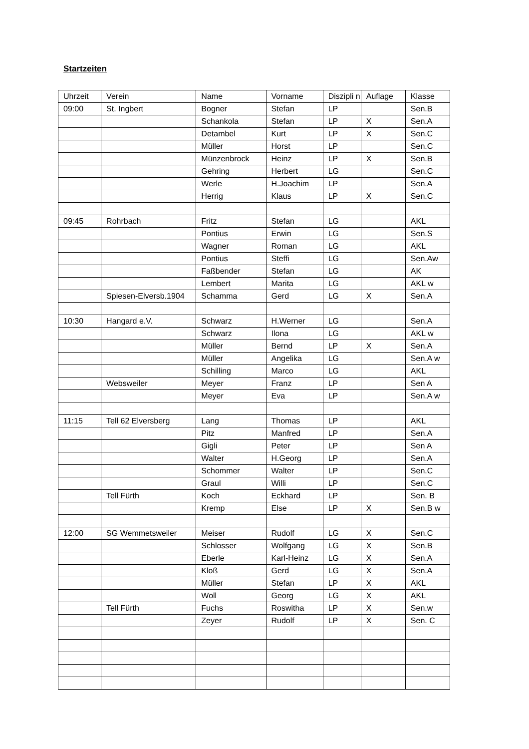Startzeiten
| Uhrzeit | Verein | Name | Vorname | Diszipli n | Auflage | Klasse |
| --- | --- | --- | --- | --- | --- | --- |
| 09:00 | St. Ingbert | Bogner | Stefan | LP | | Sen.B |
| | | Schankola | Stefan | LP | X | Sen.A |
| | | Detambel | Kurt | LP | X | Sen.C |
| | | Müller | Horst | LP | | Sen.C |
| | | Münzenbrock | Heinz | LP | X | Sen.B |
| | | Gehring | Herbert | LG | | Sen.C |
| | | Werle | H.Joachim | LP | | Sen.A |
| | | Herrig | Klaus | LP | X | Sen.C |
| 09:45 | Rohrbach | Fritz | Stefan | LG | | AKL |
| | | Pontius | Erwin | LG | | Sen.S |
| | | Wagner | Roman | LG | | AKL |
| | | Pontius | Steffi | LG | | Sen.Aw |
| | | Faßbender | Stefan | LG | | AK |
| | | Lembert | Marita | LG | | AKL w |
| | Spiesen-Elversb.1904 | Schamma | Gerd | LG | X | Sen.A |
| 10:30 | Hangard e.V. | Schwarz | H.Werner | LG | | Sen.A |
| | | Schwarz | Ilona | LG | | AKL w |
| | | Müller | Bernd | LP | X | Sen.A |
| | | Müller | Angelika | LG | | Sen.A w |
| | | Schilling | Marco | LG | | AKL |
| | Websweiler | Meyer | Franz | LP | | Sen A |
| | | Meyer | Eva | LP | | Sen.A w |
| 11:15 | Tell 62 Elversberg | Lang | Thomas | LP | | AKL |
| | | Pitz | Manfred | LP | | Sen.A |
| | | Gigli | Peter | LP | | Sen A |
| | | Walter | H.Georg | LP | | Sen.A |
| | | Schommer | Walter | LP | | Sen.C |
| | | Graul | Willi | LP | | Sen.C |
| | Tell Fürth | Koch | Eckhard | LP | | Sen. B |
| | | Kremp | Else | LP | X | Sen.B w |
| 12:00 | SG Wemmetsweiler | Meiser | Rudolf | LG | X | Sen.C |
| | | Schlosser | Wolfgang | LG | X | Sen.B |
| | | Eberle | Karl-Heinz | LG | X | Sen.A |
| | | Kloß | Gerd | LG | X | Sen.A |
| | | Müller | Stefan | LP | X | AKL |
| | | Woll | Georg | LG | X | AKL |
| | Tell Fürth | Fuchs | Roswitha | LP | X | Sen.w |
| | | Zeyer | Rudolf | LP | X | Sen. C |